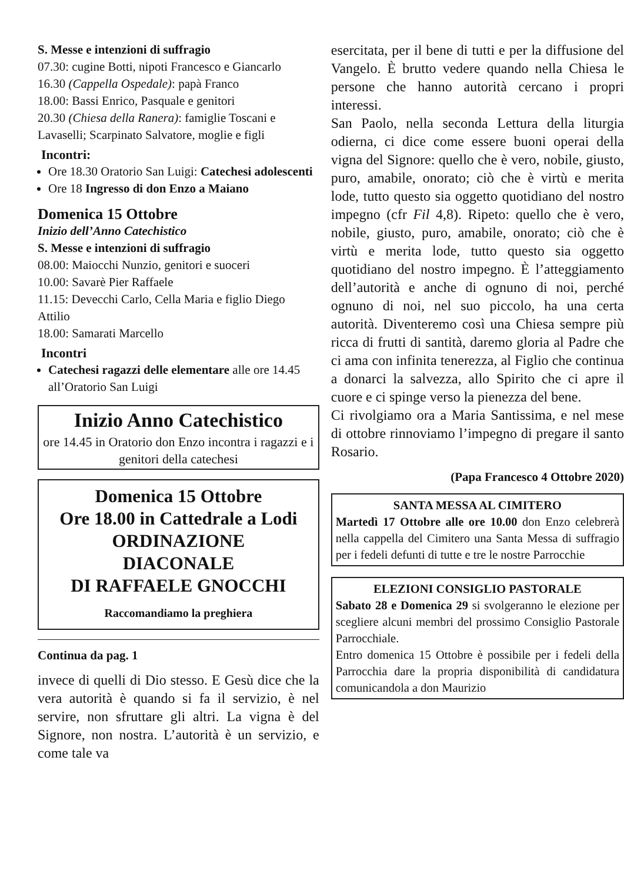S. Messe e intenzioni di suffragio
07.30: cugine Botti, nipoti Francesco e Giancarlo
16.30 (Cappella Ospedale): papà Franco
18.00: Bassi Enrico, Pasquale e genitori
20.30 (Chiesa della Ranera): famiglie Toscani e Lavaselli; Scarpinato Salvatore, moglie e figli
Incontri:
Ore 18.30 Oratorio San Luigi: Catechesi adolescenti
Ore 18 Ingresso di don Enzo a Maiano
Domenica 15 Ottobre
Inizio dell’Anno Catechistico
S. Messe e intenzioni di suffragio
08.00: Maiocchi Nunzio, genitori e suoceri
10.00: Savarè Pier Raffaele
11.15: Devecchi Carlo, Cella Maria e figlio Diego Attilio
18.00: Samarati Marcello
Incontri
Catechesi ragazzi delle elementare alle ore 14.45 all’Oratorio San Luigi
Inizio Anno Catechistico
ore 14.45 in Oratorio don Enzo incontra i ragazzi e i genitori della catechesi
Domenica 15 Ottobre
Ore 18.00 in Cattedrale a Lodi
ORDINAZIONE
DIACONALE
DI RAFFAELE GNOCCHI
Raccomandiamo la preghiera
Continua da pag. 1
invece di quelli di Dio stesso. E Gesù dice che la vera autorità è quando si fa il servizio, è nel servire, non sfruttare gli altri. La vigna è del Signore, non nostra. L’autorità è un servizio, e come tale va
esercitata, per il bene di tutti e per la diffusione del Vangelo. È brutto vedere quando nella Chiesa le persone che hanno autorità cercano i propri interessi.
San Paolo, nella seconda Lettura della liturgia odierna, ci dice come essere buoni operai della vigna del Signore: quello che è vero, nobile, giusto, puro, amabile, onorato; ciò che è virtù e merita lode, tutto questo sia oggetto quotidiano del nostro impegno (cfr Fil 4,8). Ripeto: quello che è vero, nobile, giusto, puro, amabile, onorato; ciò che è virtù e merita lode, tutto questo sia oggetto quotidiano del nostro impegno. È l’atteggiamento dell’autorità e anche di ognuno di noi, perché ognuno di noi, nel suo piccolo, ha una certa autorità. Diventeremo così una Chiesa sempre più ricca di frutti di santità, daremo gloria al Padre che ci ama con infinita tenerezza, al Figlio che continua a donarci la salvezza, allo Spirito che ci apre il cuore e ci spinge verso la pienezza del bene.
Ci rivolgiamo ora a Maria Santissima, e nel mese di ottobre rinnoviamo l’impegno di pregare il santo Rosario.
(Papa Francesco 4 Ottobre 2020)
SANTA MESSA AL CIMITERO
Martedì 17 Ottobre alle ore 10.00 don Enzo celebrerà nella cappella del Cimitero una Santa Messa di suffragio per i fedeli defunti di tutte e tre le nostre Parrocchie
ELEZIONI CONSIGLIO PASTORALE
Sabato 28 e Domenica 29 si svolgeranno le elezione per scegliere alcuni membri del prossimo Consiglio Pastorale Parrocchiale.
Entro domenica 15 Ottobre è possibile per i fedeli della Parrocchia dare la propria disponibilità di candidatura comunicandola a don Maurizio